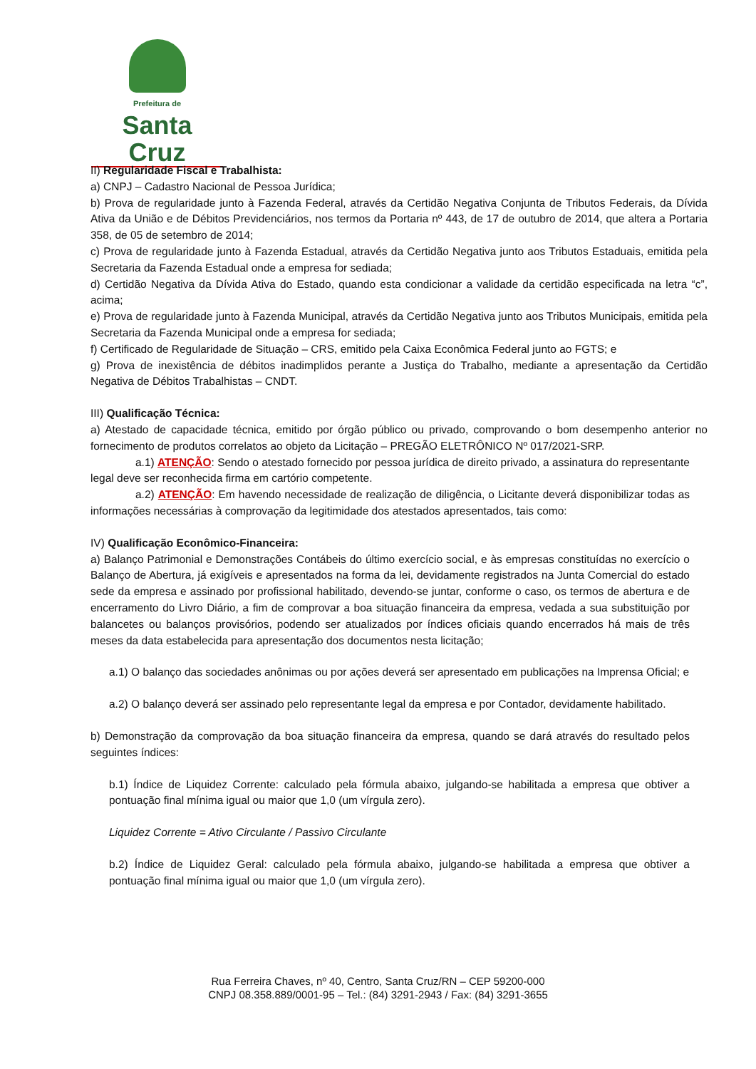Prefeitura de
Santa Cruz
II) Regularidade Fiscal e Trabalhista:
a) CNPJ – Cadastro Nacional de Pessoa Jurídica;
b) Prova de regularidade junto à Fazenda Federal, através da Certidão Negativa Conjunta de Tributos Federais, da Dívida Ativa da União e de Débitos Previdenciários, nos termos da Portaria nº 443, de 17 de outubro de 2014, que altera a Portaria 358, de 05 de setembro de 2014;
c) Prova de regularidade junto à Fazenda Estadual, através da Certidão Negativa junto aos Tributos Estaduais, emitida pela Secretaria da Fazenda Estadual onde a empresa for sediada;
d) Certidão Negativa da Dívida Ativa do Estado, quando esta condicionar a validade da certidão especificada na letra “c”, acima;
e) Prova de regularidade junto à Fazenda Municipal, através da Certidão Negativa junto aos Tributos Municipais, emitida pela Secretaria da Fazenda Municipal onde a empresa for sediada;
f) Certificado de Regularidade de Situação – CRS, emitido pela Caixa Econômica Federal junto ao FGTS; e
g) Prova de inexistência de débitos inadimplidos perante a Justiça do Trabalho, mediante a apresentação da Certidão Negativa de Débitos Trabalhistas – CNDT.
III) Qualificação Técnica:
a) Atestado de capacidade técnica, emitido por órgão público ou privado, comprovando o bom desempenho anterior no fornecimento de produtos correlatos ao objeto da Licitação – PREGÃO ELETRÔNICO Nº 017/2021-SRP.
a.1) ATENÇÃO: Sendo o atestado fornecido por pessoa jurídica de direito privado, a assinatura do representante legal deve ser reconhecida firma em cartório competente.
a.2) ATENÇÃO: Em havendo necessidade de realização de diligência, o Licitante deverá disponibilizar todas as informações necessárias à comprovação da legitimidade dos atestados apresentados, tais como:
IV) Qualificação Econômico-Financeira:
a) Balanço Patrimonial e Demonstrações Contábeis do último exercício social, e às empresas constituídas no exercício o Balanço de Abertura, já exigíveis e apresentados na forma da lei, devidamente registrados na Junta Comercial do estado sede da empresa e assinado por profissional habilitado, devendo-se juntar, conforme o caso, os termos de abertura e de encerramento do Livro Diário, a fim de comprovar a boa situação financeira da empresa, vedada a sua substituição por balancetes ou balanços provisórios, podendo ser atualizados por índices oficiais quando encerrados há mais de três meses da data estabelecida para apresentação dos documentos nesta licitação;
a.1) O balanço das sociedades anônimas ou por ações deverá ser apresentado em publicações na Imprensa Oficial; e
a.2) O balanço deverá ser assinado pelo representante legal da empresa e por Contador, devidamente habilitado.
b) Demonstração da comprovação da boa situação financeira da empresa, quando se dará através do resultado pelos seguintes índices:
b.1) Índice de Liquidez Corrente: calculado pela fórmula abaixo, julgando-se habilitada a empresa que obtiver a pontuação final mínima igual ou maior que 1,0 (um vírgula zero).
Liquidez Corrente = Ativo Circulante / Passivo Circulante
b.2) Índice de Liquidez Geral: calculado pela fórmula abaixo, julgando-se habilitada a empresa que obtiver a pontuação final mínima igual ou maior que 1,0 (um vírgula zero).
Rua Ferreira Chaves, nº 40, Centro, Santa Cruz/RN – CEP 59200-000
CNPJ 08.358.889/0001-95 – Tel.: (84) 3291-2943 / Fax: (84) 3291-3655